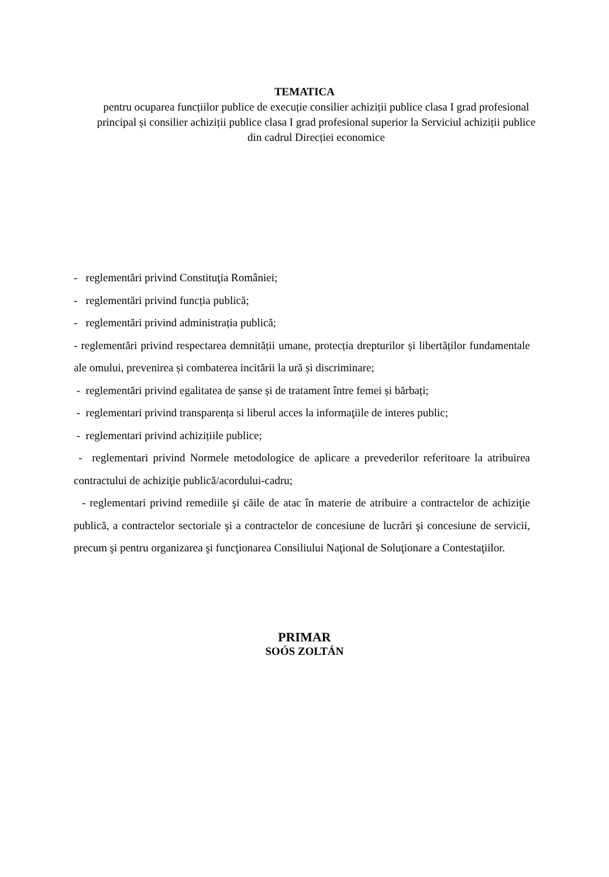TEMATICA
pentru ocuparea funcțiilor publice de execuție consilier achiziții publice clasa I grad profesional principal și consilier achiziții publice clasa I grad profesional superior la Serviciul achiziții publice din cadrul Direcției economice
- reglementări privind Constituţia României;
- reglementări privind funcția publică;
- reglementări privind administrația publică;
- reglementări privind respectarea demnității umane, protecția drepturilor și libertăților fundamentale ale omului, prevenirea și combaterea incitării la ură și discriminare;
- reglementări privind egalitatea de șanse și de tratament între femei și bărbați;
- reglementari privind transparența si liberul acces la informaţiile de interes public;
- reglementari privind achizițiile publice;
- reglementari privind Normele metodologice de aplicare a prevederilor referitoare la atribuirea contractului de achiziţie publică/acordului-cadru;
- reglementari privind remediile şi căile de atac în materie de atribuire a contractelor de achiziţie publică, a contractelor sectoriale şi a contractelor de concesiune de lucrări şi concesiune de servicii, precum şi pentru organizarea şi funcţionarea Consiliului Naţional de Soluţionare a Contestaţiilor.
PRIMAR
SOÓS ZOLTÁN